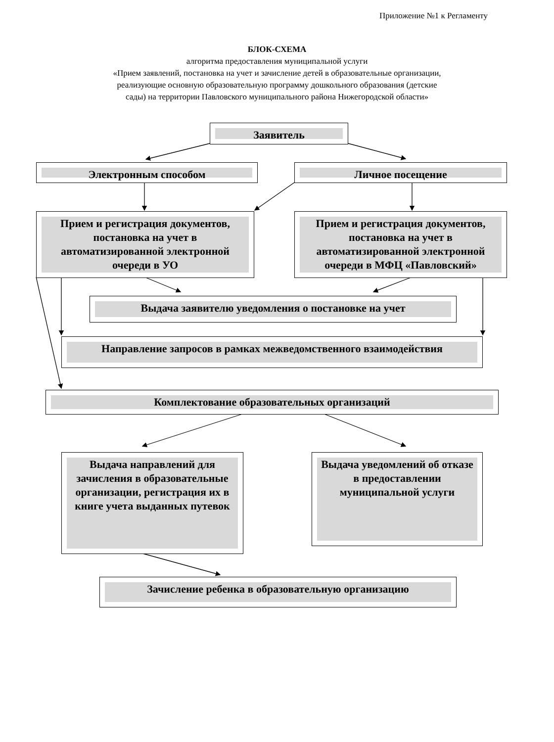Приложение №1 к Регламенту
БЛОК-СХЕМА
алгоритма предоставления муниципальной услуги
«Прием заявлений, постановка на учет и зачисление детей в образовательные организации,
реализующие основную образовательную программу дошкольного образования (детские
сады) на территории Павловского муниципального района Нижегородской области»
Заявитель
Электронным способом Личное посещение
Прием и регистрация документов, постановка на учет в автоматизированной электронной очереди в УО
Прием и регистрация документов, постановка на учет в автоматизированной электронной очереди в МФЦ «Павловский»
Выдача заявителю уведомления о постановке на учет
Направление запросов в рамках межведомственного взаимодействия
Комплектование образовательных организаций
Выдача направлений для зачисления в образовательные организации, регистрация их в книге учета выданных путевок
Выдача уведомлений об отказе в предоставлении муниципальной услуги
Зачисление ребенка в образовательную организацию